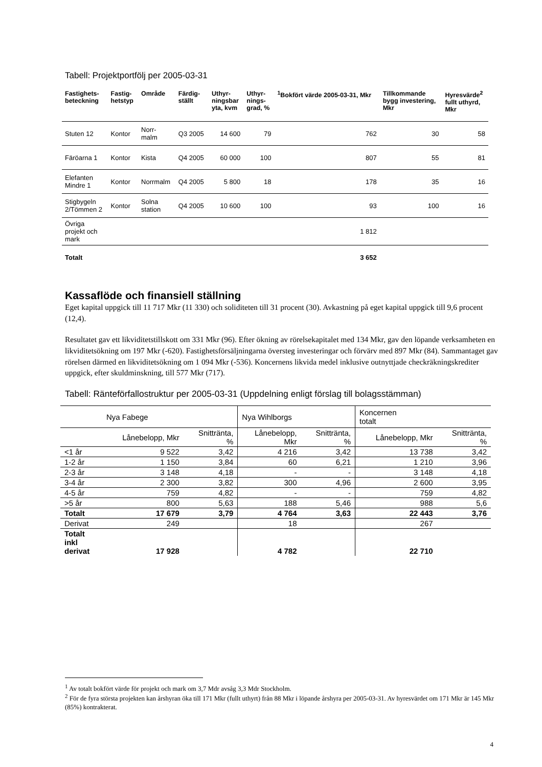Tabell: Projektportfölj per 2005-03-31
| Fastighets- beteckning | Fastig- hetstyp | Område | Färdig- ställt | Uthyr- ningsbar yta, kvm | Uthyr- nings- grad, % | <sup>1</sup> Bokfört värde 2005-03-31, Mkr | Tillkommande bygg investering, Mkr | Hyresvärde<sup>2</sup> fullt uthyrd, Mkr |
| --- | --- | --- | --- | --- | --- | --- | --- | --- |
| Stuten 12 | Kontor | Norr- malm | Q3 2005 | 14 600 | 79 | 762 | 30 | 58 |
| Färöarna 1 | Kontor | Kista | Q4 2005 | 60 000 | 100 | 807 | 55 | 81 |
| Elefanten Mindre 1 | Kontor | Norrmalm | Q4 2005 | 5 800 | 18 | 178 | 35 | 16 |
| Stigbygeln 2/Tömmen 2 | Kontor | Solna station | Q4 2005 | 10 600 | 100 | 93 | 100 | 16 |
| Övriga projekt och mark | | | | | | 1 812 | | |
| Totalt | | | | | | 3 652 | | |
Kassaflöde och finansiell ställning
Eget kapital uppgick till 11 717 Mkr (11 330) och soliditeten till 31 procent (30). Avkastning på eget kapital uppgick till 9,6 procent (12,4).
Resultatet gav ett likviditetstillskott om 331 Mkr (96). Efter ökning av rörelsekapitalet med 134 Mkr, gav den löpande verksamheten en likviditetsökning om 197 Mkr (-620). Fastighetsförsäljningarna översteg investeringar och förvärv med 897 Mkr (84). Sammantaget gav rörelsen därmed en likviditetsökning om 1 094 Mkr (-536). Koncernens likvida medel inklusive outnyttjade checkräkningskrediter uppgick, efter skuldminskning, till 577 Mkr (717).
Tabell: Ränteförfallostruktur per 2005-03-31 (Uppdelning enligt förslag till bolagsstämman)
| Nya Fabege | | | Nya Wihlborgs | | Koncernen totalt | |
| --- | --- | --- | --- | --- | --- | --- |
| | Lånebelopp, Mkr | Snittränta, % | Lånebelopp, Mkr | Snittränta, % | Lånebelopp, Mkr | Snittränta, % |
| <1 år | 9 522 | 3,42 | 4 216 | 3,42 | 13 738 | 3,42 |
| 1-2 år | 1 150 | 3,84 | 60 | 6,21 | 1 210 | 3,96 |
| 2-3 år | 3 148 | 4,18 | - | - | 3 148 | 4,18 |
| 3-4 år | 2 300 | 3,82 | 300 | 4,96 | 2 600 | 3,95 |
| 4-5 år | 759 | 4,82 | - | - | 759 | 4,82 |
| >5 år | 800 | 5,63 | 188 | 5,46 | 988 | 5,6 |
| Totalt | 17 679 | 3,79 | 4 764 | 3,63 | 22 443 | 3,76 |
| Derivat | 249 | | 18 | | 267 | |
| Totalt inkl derivat | 17 928 | | 4 782 | | 22 710 | |
<sup>1</sup> Av totalt bokfört värde för projekt och mark om 3,7 Mdr avsåg 3,3 Mdr Stockholm.
<sup>2</sup> För de fyra största projekten kan årshyran öka till 171 Mkr (fullt uthyrt) från 88 Mkr i löpande årshyra per 2005-03-31. Av hyresvärdet om 171 Mkr är 145 Mkr (85%) kontrakterat.
4